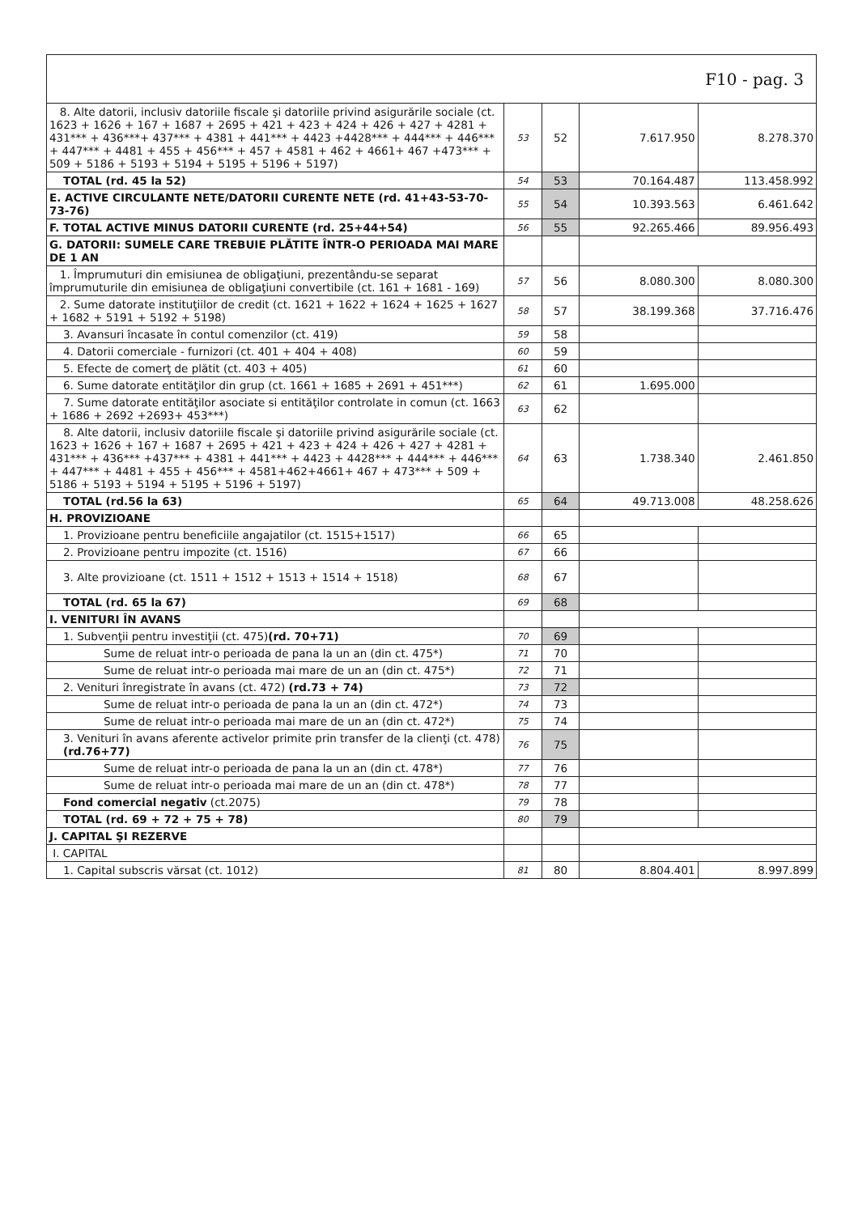| F10 - pag. 3 | | | | |
| 8. Alte datorii, inclusiv datoriile fiscale şi datoriile privind asigurările sociale (ct. 1623 + 1626 + 167 + 1687 + 2695 + 421 + 423 + 424 + 426 + 427 + 4281 + 431*** + 436***+ 437*** + 4381 + 441*** + 4423 +4428*** + 444*** + 446*** + 447*** + 4481 + 455 + 456*** + 457 + 4581 + 462 + 4661+ 467 +473*** + 509 + 5186 + 5193 + 5194 + 5195 + 5196 + 5197) | 53 | 52 | 7.617.950 | 8.278.370 |
| TOTAL (rd. 45 la 52) | 54 | 53 | 70.164.487 | 113.458.992 |
| E. ACTIVE CIRCULANTE NETE/DATORII CURENTE NETE (rd. 41+43-53-70-73-76) | 55 | 54 | 10.393.563 | 6.461.642 |
| F. TOTAL ACTIVE MINUS DATORII CURENTE (rd. 25+44+54) | 56 | 55 | 92.265.466 | 89.956.493 |
| G. DATORII: SUMELE CARE TREBUIE PLĂTITE ÎNTR-O PERIOADA MAI MARE DE 1 AN | | | | |
| 1. Împrumuturi din emisiunea de obligaţiuni, prezentându-se separat împrumuturile din emisiunea de obligaţiuni convertibile (ct. 161 + 1681 - 169) | 57 | 56 | 8.080.300 | 8.080.300 |
| 2. Sume datorate instituţiilor de credit (ct. 1621 + 1622 + 1624 + 1625 + 1627 + 1682 + 5191 + 5192 + 5198) | 58 | 57 | 38.199.368 | 37.716.476 |
| 3. Avansuri încasate în contul comenzilor (ct. 419) | 59 | 58 | | |
| 4. Datorii comerciale - furnizori (ct. 401 + 404 + 408) | 60 | 59 | | |
| 5. Efecte de comerţ de plătit (ct. 403 + 405) | 61 | 60 | | |
| 6. Sume datorate entităţilor din grup (ct. 1661 + 1685 + 2691 + 451***) | 62 | 61 | 1.695.000 | |
| 7. Sume datorate entităţilor asociate si entităţilor controlate in comun (ct. 1663 + 1686 + 2692 +2693+ 453***) | 63 | 62 | | |
| 8. Alte datorii, inclusiv datoriile fiscale şi datoriile privind asigurările sociale (ct. 1623 + 1626 + 167 + 1687 + 2695 + 421 + 423 + 424 + 426 + 427 + 4281 + 431*** + 436*** +437*** + 4381 + 441*** + 4423 + 4428*** + 444*** + 446*** + 447*** + 4481 + 455 + 456*** + 4581+462+4661+ 467 + 473*** + 509 + 5186 + 5193 + 5194 + 5195 + 5196 + 5197) | 64 | 63 | 1.738.340 | 2.461.850 |
| TOTAL (rd.56 la 63) | 65 | 64 | 49.713.008 | 48.258.626 |
| H. PROVIZIOANE | | | | |
| 1. Provizioane pentru beneficiile angajatilor (ct. 1515+1517) | 66 | 65 | | |
| 2. Provizioane pentru impozite (ct. 1516) | 67 | 66 | | |
| 3. Alte provizioane (ct. 1511 + 1512 + 1513 + 1514 + 1518) | 68 | 67 | | |
| TOTAL (rd. 65 la 67) | 69 | 68 | | |
| I. VENITURI ÎN AVANS | | | | |
| 1. Subvenţii pentru investiţii (ct. 475) (rd. 70+71) | 70 | 69 | | |
| Sume de reluat intr-o perioada de pana la un an (din ct. 475*) | 71 | 70 | | |
| Sume de reluat intr-o perioada mai mare de un an (din ct. 475*) | 72 | 71 | | |
| 2. Venituri înregistrate în avans (ct. 472) (rd.73 + 74) | 73 | 72 | | |
| Sume de reluat intr-o perioada de pana la un an (din ct. 472*) | 74 | 73 | | |
| Sume de reluat intr-o perioada mai mare de un an (din ct. 472*) | 75 | 74 | | |
| 3. Venituri în avans aferente activelor primite prin transfer de la clienţi (ct. 478) (rd.76+77) | 76 | 75 | | |
| Sume de reluat intr-o perioada de pana la un an (din ct. 478*) | 77 | 76 | | |
| Sume de reluat intr-o perioada mai mare de un an (din ct. 478*) | 78 | 77 | | |
| Fond comercial negativ (ct.2075) | 79 | 78 | | |
| TOTAL (rd. 69 + 72 + 75 + 78) | 80 | 79 | | |
| J. CAPITAL ŞI REZERVE | | | | |
| I. CAPITAL | | | | |
| 1. Capital subscris vărsat (ct. 1012) | 81 | 80 | 8.804.401 | 8.997.899 |